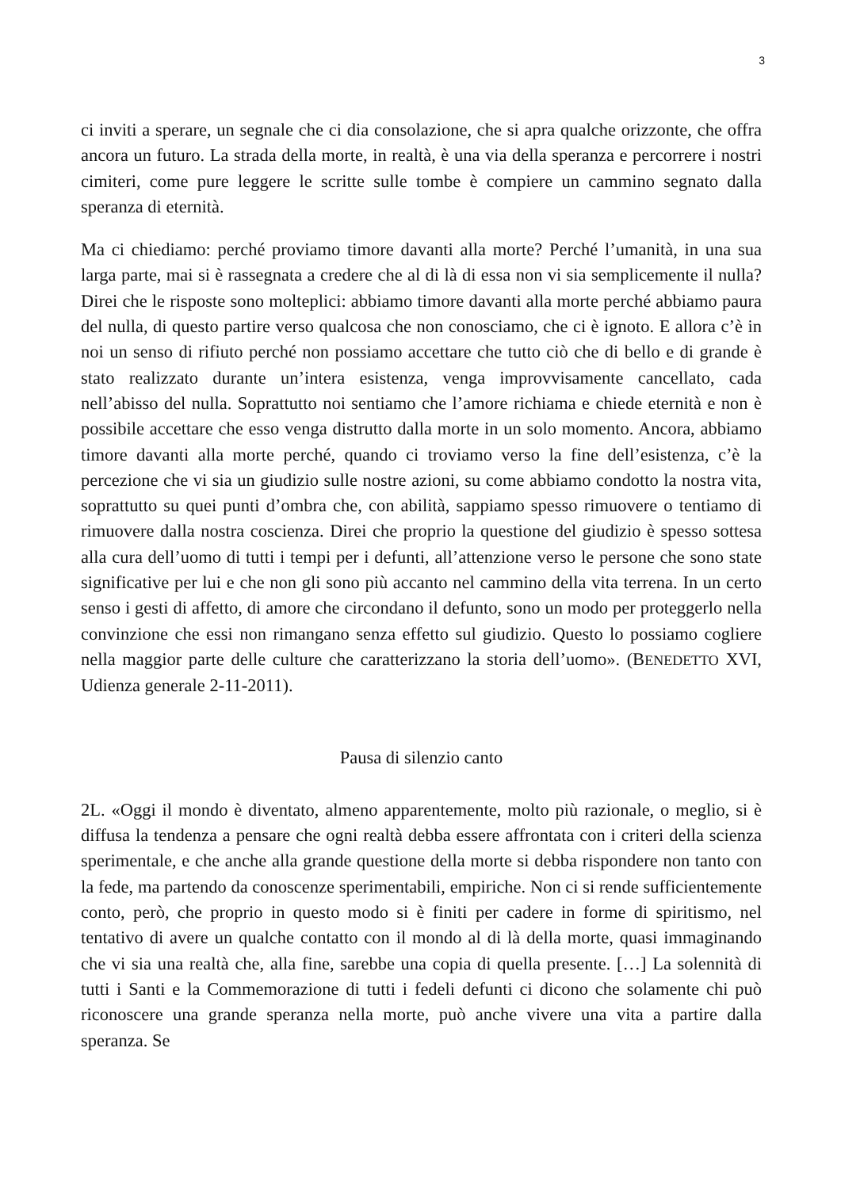3
ci inviti a sperare, un segnale che ci dia consolazione, che si apra qualche orizzonte, che offra ancora un futuro. La strada della morte, in realtà, è una via della speranza e percorrere i nostri cimiteri, come pure leggere le scritte sulle tombe è compiere un cammino segnato dalla speranza di eternità.
Ma ci chiediamo: perché proviamo timore davanti alla morte? Perché l’umanità, in una sua larga parte, mai si è rassegnata a credere che al di là di essa non vi sia semplicemente il nulla? Direi che le risposte sono molteplici: abbiamo timore davanti alla morte perché abbiamo paura del nulla, di questo partire verso qualcosa che non conosciamo, che ci è ignoto. E allora c’è in noi un senso di rifiuto perché non possiamo accettare che tutto ciò che di bello e di grande è stato realizzato durante un’intera esistenza, venga improvvisamente cancellato, cada nell’abisso del nulla. Soprattutto noi sentiamo che l’amore richiama e chiede eternità e non è possibile accettare che esso venga distrutto dalla morte in un solo momento. Ancora, abbiamo timore davanti alla morte perché, quando ci troviamo verso la fine dell’esistenza, c’è la percezione che vi sia un giudizio sulle nostre azioni, su come abbiamo condotto la nostra vita, soprattutto su quei punti d’ombra che, con abilità, sappiamo spesso rimuovere o tentiamo di rimuovere dalla nostra coscienza. Direi che proprio la questione del giudizio è spesso sottesa alla cura dell’uomo di tutti i tempi per i defunti, all’attenzione verso le persone che sono state significative per lui e che non gli sono più accanto nel cammino della vita terrena. In un certo senso i gesti di affetto, di amore che circondano il defunto, sono un modo per proteggerlo nella convinzione che essi non rimangano senza effetto sul giudizio. Questo lo possiamo cogliere nella maggior parte delle culture che caratterizzano la storia dell’uomo». (BENEDETTO XVI, Udienza generale 2-11-2011).
Pausa di silenzio canto
2L. «Oggi il mondo è diventato, almeno apparentemente, molto più razionale, o meglio, si è diffusa la tendenza a pensare che ogni realtà debba essere affrontata con i criteri della scienza sperimentale, e che anche alla grande questione della morte si debba rispondere non tanto con la fede, ma partendo da conoscenze sperimentabili, empiriche. Non ci si rende sufficientemente conto, però, che proprio in questo modo si è finiti per cadere in forme di spiritismo, nel tentativo di avere un qualche contatto con il mondo al di là della morte, quasi immaginando che vi sia una realtà che, alla fine, sarebbe una copia di quella presente. […] La solennità di tutti i Santi e la Commemorazione di tutti i fedeli defunti ci dicono che solamente chi può riconoscere una grande speranza nella morte, può anche vivere una vita a partire dalla speranza. Se